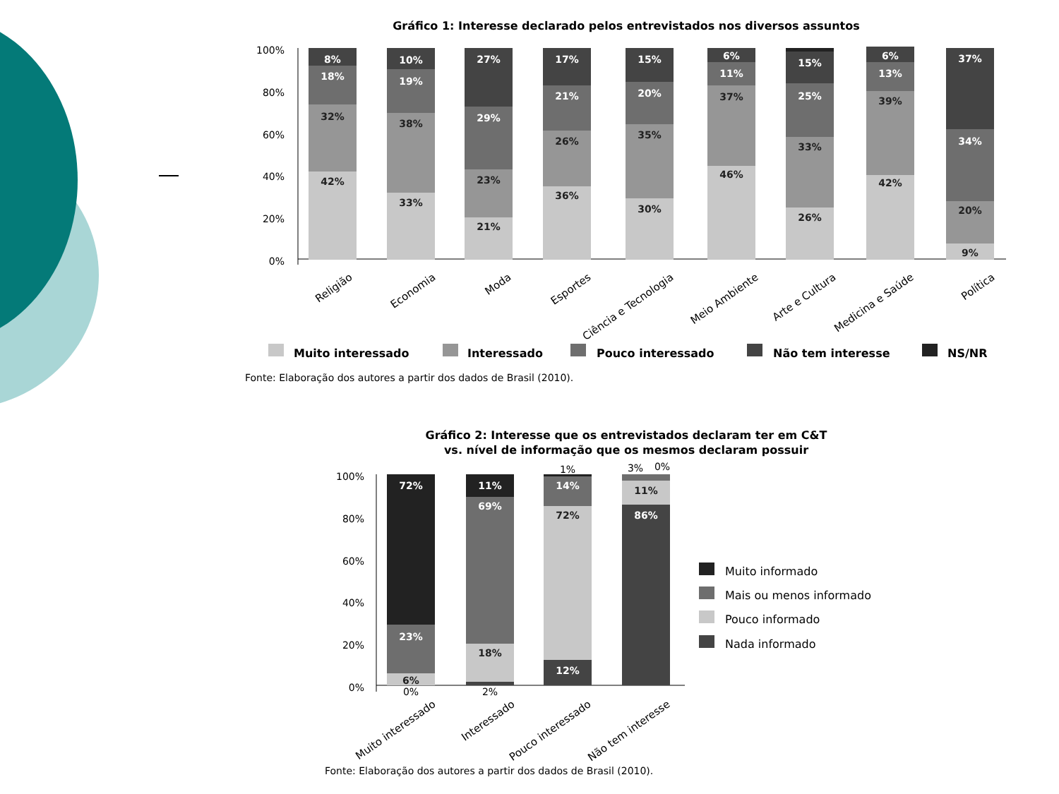Gráfico 1: Interesse declarado pelos entrevistados nos diversos assuntos
100%
80%
60%
40%
20%
0%
8%
18%
32%
42%
10%
19%
38%
33%
27%
29%
23%
21%
17%
21%
26%
36%
15%
20%
35%
30%
6%
11%
37%
46%
15%
25%
33%
26%
6%
13%
39%
42%
37%
34%
20%
9%
Religião
Economia
Moda
Esportes
Ciência e Tecnologia
Meio Ambiente
Arte e Cultura
Medicina e Saúde
Política
Muito interessado
Interessado
Pouco interessado
Não tem interesse
NS/NR
Fonte: Elaboração dos autores a partir dos dados de Brasil (2010).
Gráfico 2: Interesse que os entrevistados declaram ter em C&T
vs. nível de informação que os mesmos declaram possuir
100%
80%
60%
40%
20%
0%
72%
23%
6%
11%
69%
18%
14%
72%
12%
11%
86%
0%
2%
1%
3%
0%
Muito interessado
Interessado
Pouco interessado
Não tem interesse
Muito informado
Mais ou menos informado
Pouco informado
Nada informado
Fonte: Elaboração dos autores a partir dos dados de Brasil (2010).